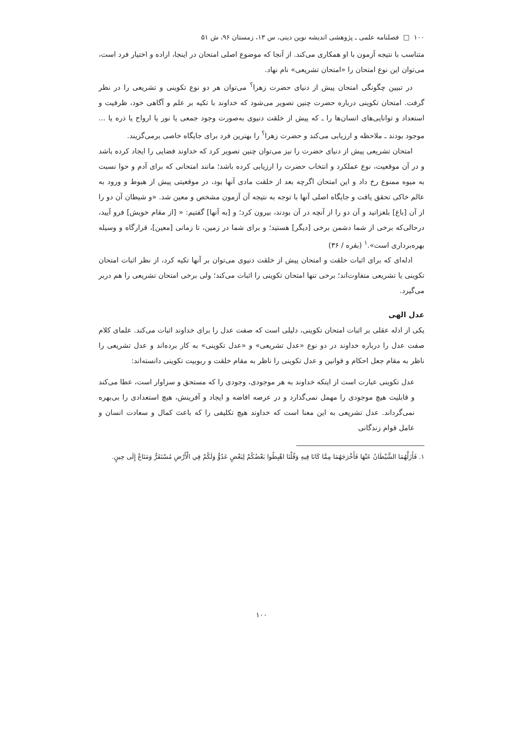١٠٠ □ فصلنامه علمی ـ پژوهشی اندیشه نوین دینی، س ١٣، زمستان ٩۶، ش ۵١
متناسب با نتیجه آزمون با او همکاری می‌کند. از آنجا که موضوع اصلی امتحان در اینجا، اراده و اختیار فرد است، می‌توان این نوع امتحان را «امتحان تشریعی» نام نهاد.
در تبیین چگونگی امتحان پیش از دنیای حضرت زهرا<sup>؟</sup> می‌توان هر دو نوع تکوینی و تشریعی را در نظر گرفت. امتحان تکوینی درباره حضرت چنین تصویر می‌شود که خداوند با تکیه بر علم و آگاهی خود، ظرفیت و استعداد و توانایی‌های انسان‌ها را ـ که پیش از خلقت دنیوی به‌صورت وجود جمعی یا نور یا ارواح یا ذره یا ... موجود بودند ـ ملاحظه و ارزیابی می‌کند و حضرت زهرا<sup>؟</sup> را بهترین فرد برای جایگاه خاصی برمی‌گزیند.
امتحان تشریعی پیش از دنیای حضرت را نیز می‌توان چنین تصویر کرد که خداوند فضایی را ایجاد کرده باشد و در آن موقعیت، نوع عملکرد و انتخاب حضرت را ارزیابی کرده باشد؛ مانند امتحانی که برای آدم و حوا نسبت به میوه ممنوع رخ داد و این امتحان اگرچه بعد از خلقت مادی آنها بود، در موقعیتی پیش از هبوط و ورود به عالم خاکی تحقق یافت و جایگاه اصلی آنها با توجه به نتیجه آن آزمون مشخص و معین شد. «و شیطان آن دو را از آن [باغ] بلغزانید و آن دو را از آنچه در آن بودند، بیرون کرد؛ و [به آنها] گفتیم: « [از مقام خویش] فرو آیید، درحالی‌که برخی از شما دشمن برخی [دیگر] هستید؛ و برای شما در زمین، تا زمانی [معین]، قرارگاه و وسیله بهره‌برداری است».<sup>١</sup> (بقره / ٣۶)
ادله‌ای که برای اثبات خلقت و امتحان پیش از خلقت دنیوی می‌توان بر آنها تکیه کرد، از نظر اثبات امتحان تکوینی یا تشریعی متفاوت‌اند؛ برخی تنها امتحان تکوینی را اثبات می‌کند؛ ولی برخی امتحان تشریعی را هم دربر می‌گیرد.
عدل الهی
یکی از ادله عقلی بر اثبات امتحان تکوینی، دلیلی است که صفت عدل را برای خداوند اثبات می‌کند. علمای کلام صفت عدل را درباره خداوند در دو نوع «عدل تشریعی» و «عدل تکوینی» به کار برده‌اند و عدل تشریعی را ناظر به مقام جعل احکام و قوانین و عدل تکوینی را ناظر به مقام خلقت و ربوبیت تکوینی دانسته‌اند:
عدل تکوینی عبارت است از اینکه خداوند به هر موجودی، وجودی را که مستحق و سزاوار است، عطا می‌کند و قابلیت هیچ موجودی را مهمل نمی‌گذارد و در عرصه افاضه و ایجاد و آفرینش، هیچ استعدادی را بی‌بهره نمی‌گرداند. عدل تشریعی به این معنا است که خداوند هیچ تکلیفی را که باعث کمال و سعادت انسان و عامل قوام زندگانی
١. فَأَزَلَّهُمَا الشَّيْطَانُ عَنْهَا فَأَخْرَجَهُمَا مِمَّا كَانَا فِيهِ وَقُلْنَا اهْبِطُوا بَعْضُكُمْ لِبَعْضٍ عَدُوٌّ وَلَكُمْ فِي الْأَرْضِ مُسْتَقَرٌّ وَمَتَاعٌ إِلَى حِينٍ.
١٠٠